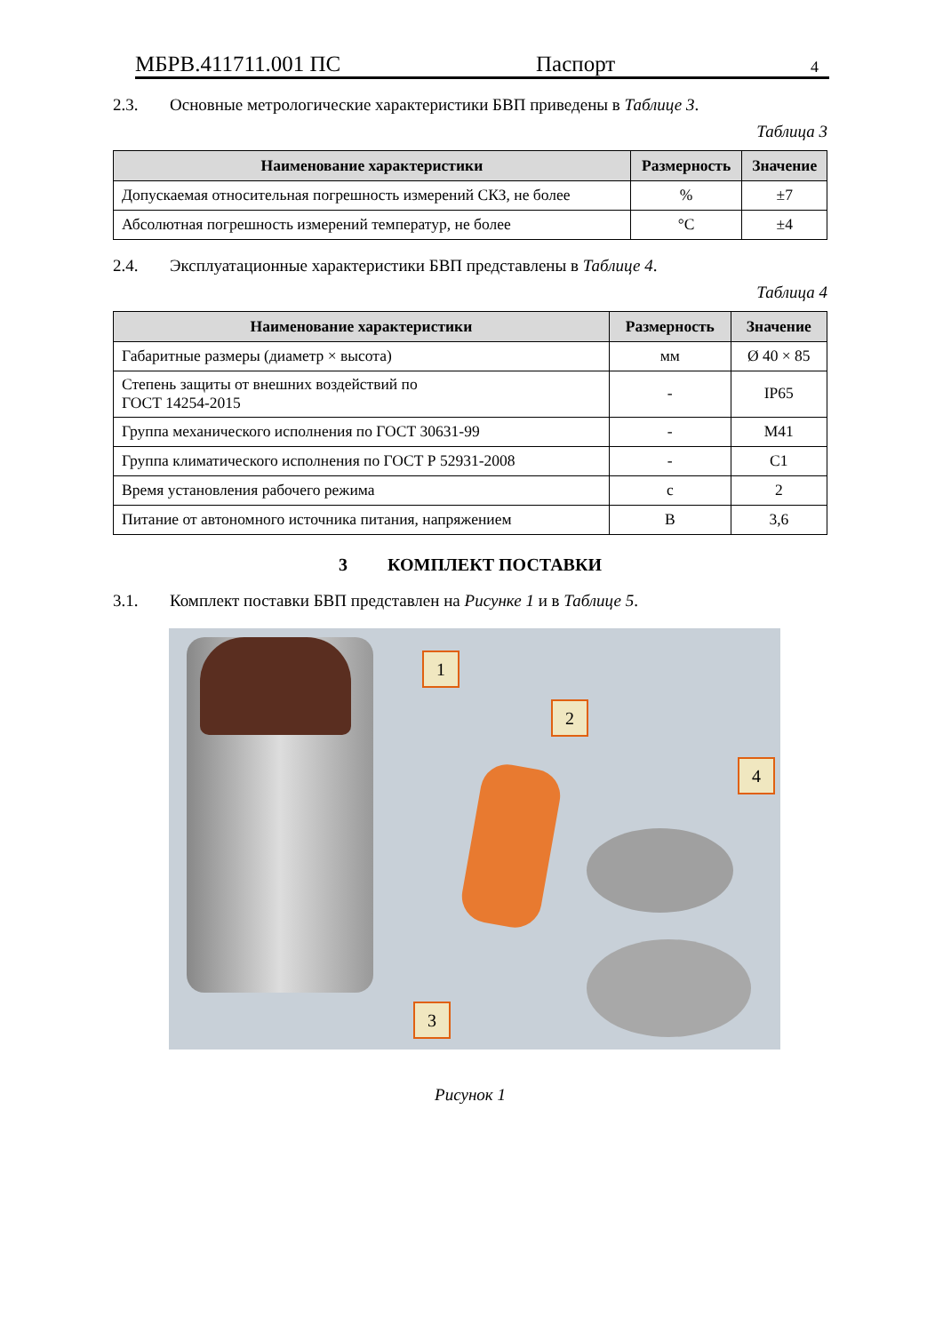МБРВ.411711.001 ПС Паспорт 4
2.3. Основные метрологические характеристики БВП приведены в Таблице 3.
Таблица 3
| Наименование характеристики | Размерность | Значение |
| --- | --- | --- |
| Допускаемая относительная погрешность измерений СКЗ, не более | % | ±7 |
| Абсолютная погрешность измерений температур, не более | °С | ±4 |
2.4. Эксплуатационные характеристики БВП представлены в Таблице 4.
Таблица 4
| Наименование характеристики | Размерность | Значение |
| --- | --- | --- |
| Габаритные размеры (диаметр × высота) | мм | Ø 40 × 85 |
| Степень защиты от внешних воздействий по ГОСТ 14254-2015 | - | IP65 |
| Группа механического исполнения по ГОСТ 30631-99 | - | М41 |
| Группа климатического исполнения по ГОСТ Р 52931-2008 | - | С1 |
| Время установления рабочего режима | с | 2 |
| Питание от автономного источника питания, напряжением | В | 3,6 |
3 КОМПЛЕКТ ПОСТАВКИ
3.1. Комплект поставки БВП представлен на Рисунке 1 и в Таблице 5.
1
2
3
4
Рисунок 1